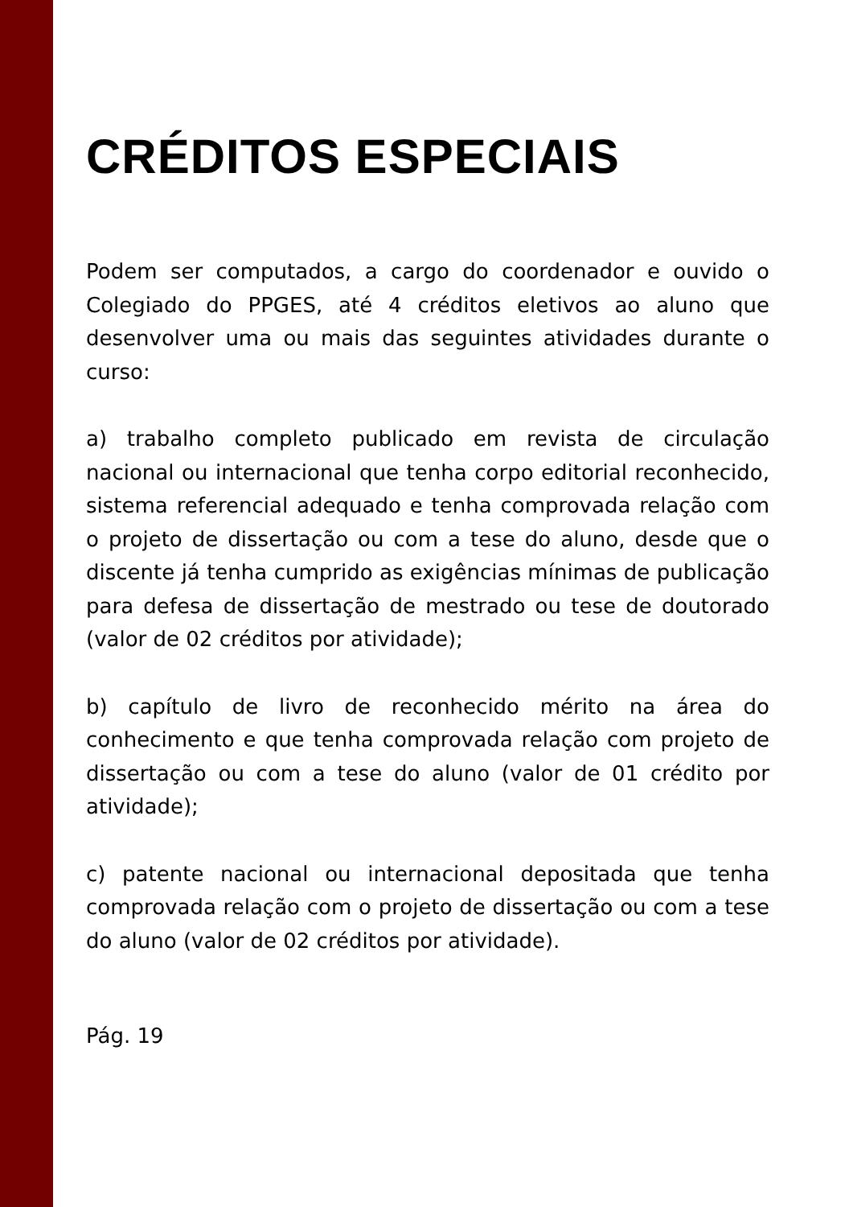CRÉDITOS ESPECIAIS
Podem ser computados, a cargo do coordenador e ouvido o Colegiado do PPGES, até 4 créditos eletivos ao aluno que desenvolver uma ou mais das seguintes atividades durante o curso:
a) trabalho completo publicado em revista de circulação nacional ou internacional que tenha corpo editorial reconhecido, sistema referencial adequado e tenha comprovada relação com o projeto de dissertação ou com a tese do aluno, desde que o discente já tenha cumprido as exigências mínimas de publicação para defesa de dissertação de mestrado ou tese de doutorado (valor de 02 créditos por atividade);
b) capítulo de livro de reconhecido mérito na área do conhecimento e que tenha comprovada relação com projeto de dissertação ou com a tese do aluno (valor de 01 crédito por atividade);
c) patente nacional ou internacional depositada que tenha comprovada relação com o projeto de dissertação ou com a tese do aluno (valor de 02 créditos por atividade).
Pág. 19